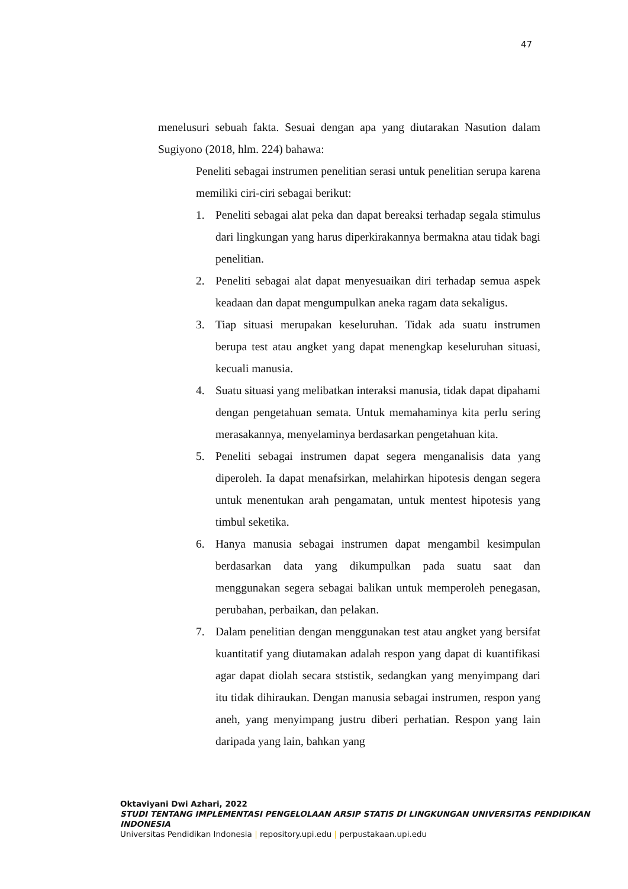47
menelusuri sebuah fakta. Sesuai dengan apa yang diutarakan Nasution dalam Sugiyono (2018, hlm. 224) bahawa:
Peneliti sebagai instrumen penelitian serasi untuk penelitian serupa karena memiliki ciri-ciri sebagai berikut:
1. Peneliti sebagai alat peka dan dapat bereaksi terhadap segala stimulus dari lingkungan yang harus diperkirakannya bermakna atau tidak bagi penelitian.
2. Peneliti sebagai alat dapat menyesuaikan diri terhadap semua aspek keadaan dan dapat mengumpulkan aneka ragam data sekaligus.
3. Tiap situasi merupakan keseluruhan. Tidak ada suatu instrumen berupa test atau angket yang dapat menengkap keseluruhan situasi, kecuali manusia.
4. Suatu situasi yang melibatkan interaksi manusia, tidak dapat dipahami dengan pengetahuan semata. Untuk memahaminya kita perlu sering merasakannya, menyelaminya berdasarkan pengetahuan kita.
5. Peneliti sebagai instrumen dapat segera menganalisis data yang diperoleh. Ia dapat menafsirkan, melahirkan hipotesis dengan segera untuk menentukan arah pengamatan, untuk mentest hipotesis yang timbul seketika.
6. Hanya manusia sebagai instrumen dapat mengambil kesimpulan berdasarkan data yang dikumpulkan pada suatu saat dan menggunakan segera sebagai balikan untuk memperoleh penegasan, perubahan, perbaikan, dan pelakan.
7. Dalam penelitian dengan menggunakan test atau angket yang bersifat kuantitatif yang diutamakan adalah respon yang dapat di kuantifikasi agar dapat diolah secara ststistik, sedangkan yang menyimpang dari itu tidak dihiraukan. Dengan manusia sebagai instrumen, respon yang aneh, yang menyimpang justru diberi perhatian. Respon yang lain daripada yang lain, bahkan yang
Oktaviyani Dwi Azhari, 2022
STUDI TENTANG IMPLEMENTASI PENGELOLAAN ARSIP STATIS DI LINGKUNGAN UNIVERSITAS PENDIDIKAN INDONESIA
Universitas Pendidikan Indonesia | repository.upi.edu | perpustakaan.upi.edu